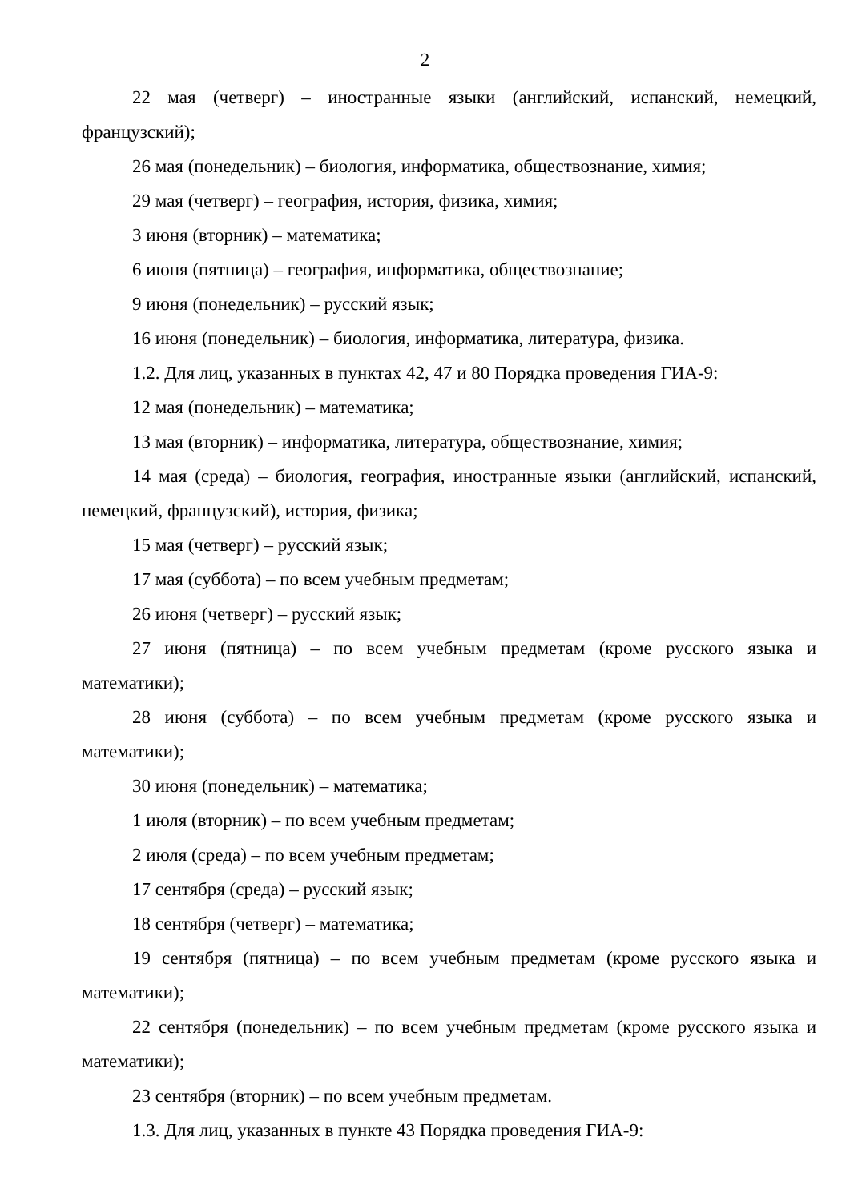2
22 мая (четверг) – иностранные языки (английский, испанский, немецкий, французский);
26 мая (понедельник) – биология, информатика, обществознание, химия;
29 мая (четверг) – география, история, физика, химия;
3 июня (вторник) – математика;
6 июня (пятница) – география, информатика, обществознание;
9 июня (понедельник) – русский язык;
16 июня (понедельник) – биология, информатика, литература, физика.
1.2. Для лиц, указанных в пунктах 42, 47 и 80 Порядка проведения ГИА-9:
12 мая (понедельник) – математика;
13 мая (вторник) – информатика, литература, обществознание, химия;
14 мая (среда) – биология, география, иностранные языки (английский, испанский, немецкий, французский), история, физика;
15 мая (четверг) – русский язык;
17 мая (суббота) – по всем учебным предметам;
26 июня (четверг) – русский язык;
27 июня (пятница) – по всем учебным предметам (кроме русского языка и математики);
28 июня (суббота) – по всем учебным предметам (кроме русского языка и математики);
30 июня (понедельник) – математика;
1 июля (вторник) – по всем учебным предметам;
2 июля (среда) – по всем учебным предметам;
17 сентября (среда) – русский язык;
18 сентября (четверг) – математика;
19 сентября (пятница) – по всем учебным предметам (кроме русского языка и математики);
22 сентября (понедельник) – по всем учебным предметам (кроме русского языка и математики);
23 сентября (вторник) – по всем учебным предметам.
1.3. Для лиц, указанных в пункте 43 Порядка проведения ГИА-9: